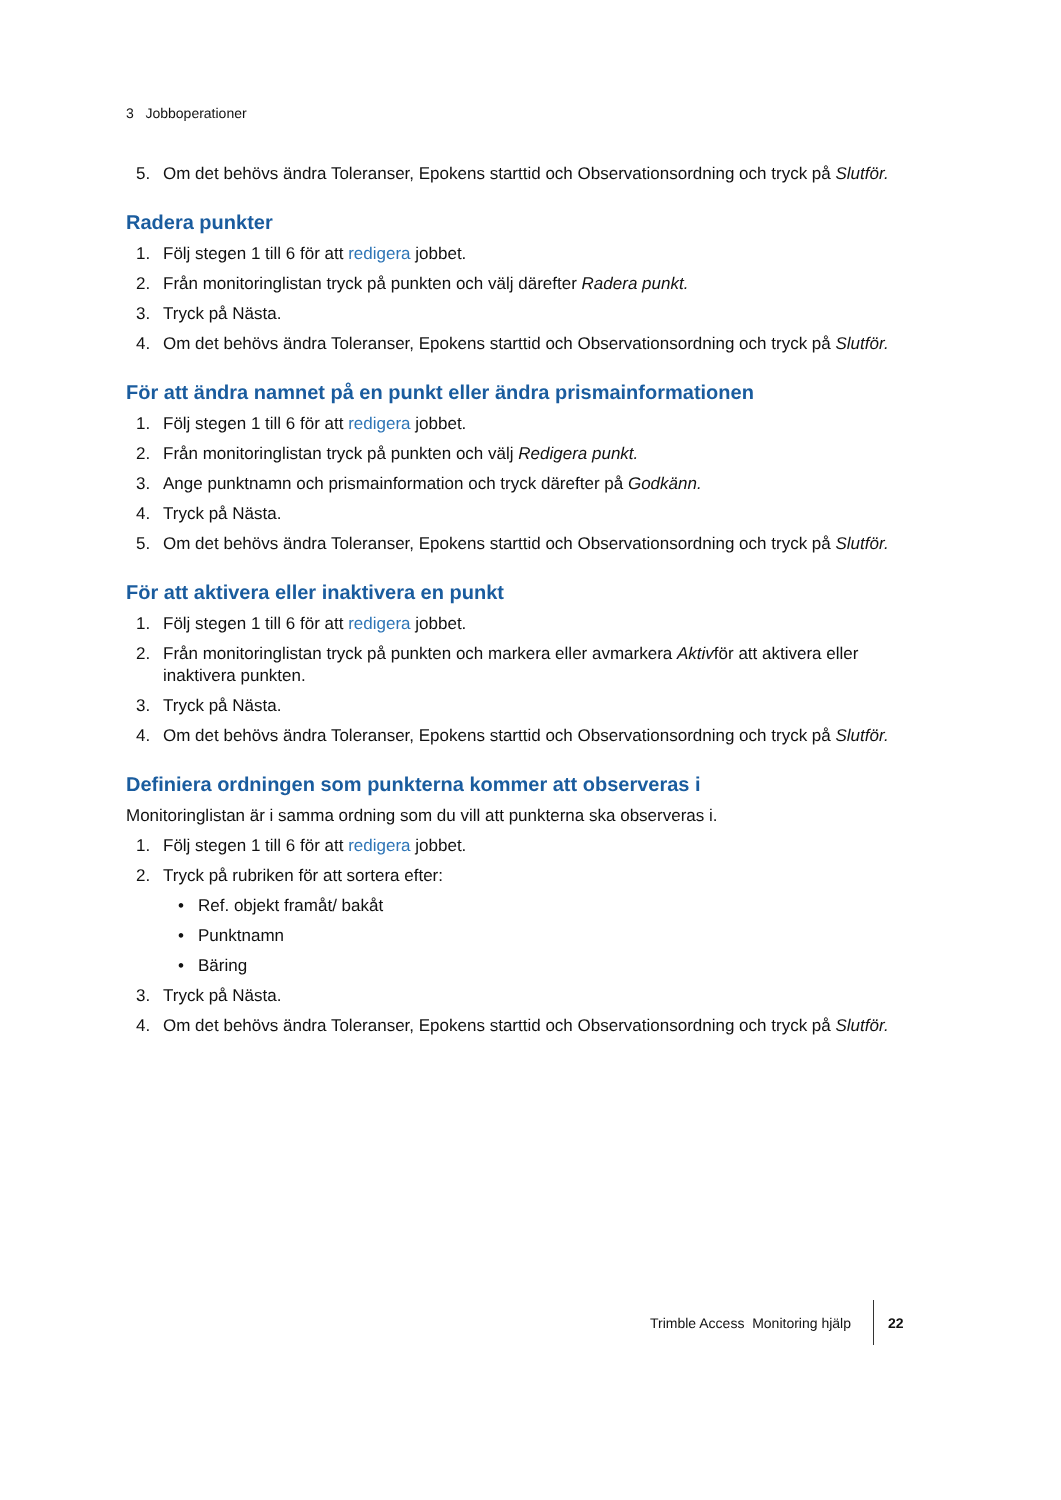3 Jobboperationer
5. Om det behövs ändra Toleranser, Epokens starttid och Observationsordning och tryck på Slutför.
Radera punkter
1. Följ stegen 1 till 6 för att redigera jobbet.
2. Från monitoringlistan tryck på punkten och välj därefter Radera punkt.
3. Tryck på Nästa.
4. Om det behövs ändra Toleranser, Epokens starttid och Observationsordning och tryck på Slutför.
För att ändra namnet på en punkt eller ändra prismainformationen
1. Följ stegen 1 till 6 för att redigera jobbet.
2. Från monitoringlistan tryck på punkten och välj Redigera punkt.
3. Ange punktnamn och prismainformation och tryck därefter på Godkänn.
4. Tryck på Nästa.
5. Om det behövs ändra Toleranser, Epokens starttid och Observationsordning och tryck på Slutför.
För att aktivera eller inaktivera en punkt
1. Följ stegen 1 till 6 för att redigera jobbet.
2. Från monitoringlistan tryck på punkten och markera eller avmarkera Aktivför att aktivera eller inaktivera punkten.
3. Tryck på Nästa.
4. Om det behövs ändra Toleranser, Epokens starttid och Observationsordning och tryck på Slutför.
Definiera ordningen som punkterna kommer att observeras i
Monitoringlistan är i samma ordning som du vill att punkterna ska observeras i.
1. Följ stegen 1 till 6 för att redigera jobbet.
2. Tryck på rubriken för att sortera efter:
• Ref. objekt framåt/ bakåt
• Punktnamn
• Bäring
3. Tryck på Nästa.
4. Om det behövs ändra Toleranser, Epokens starttid och Observationsordning och tryck på Slutför.
Trimble Access Monitoring hjälp 22